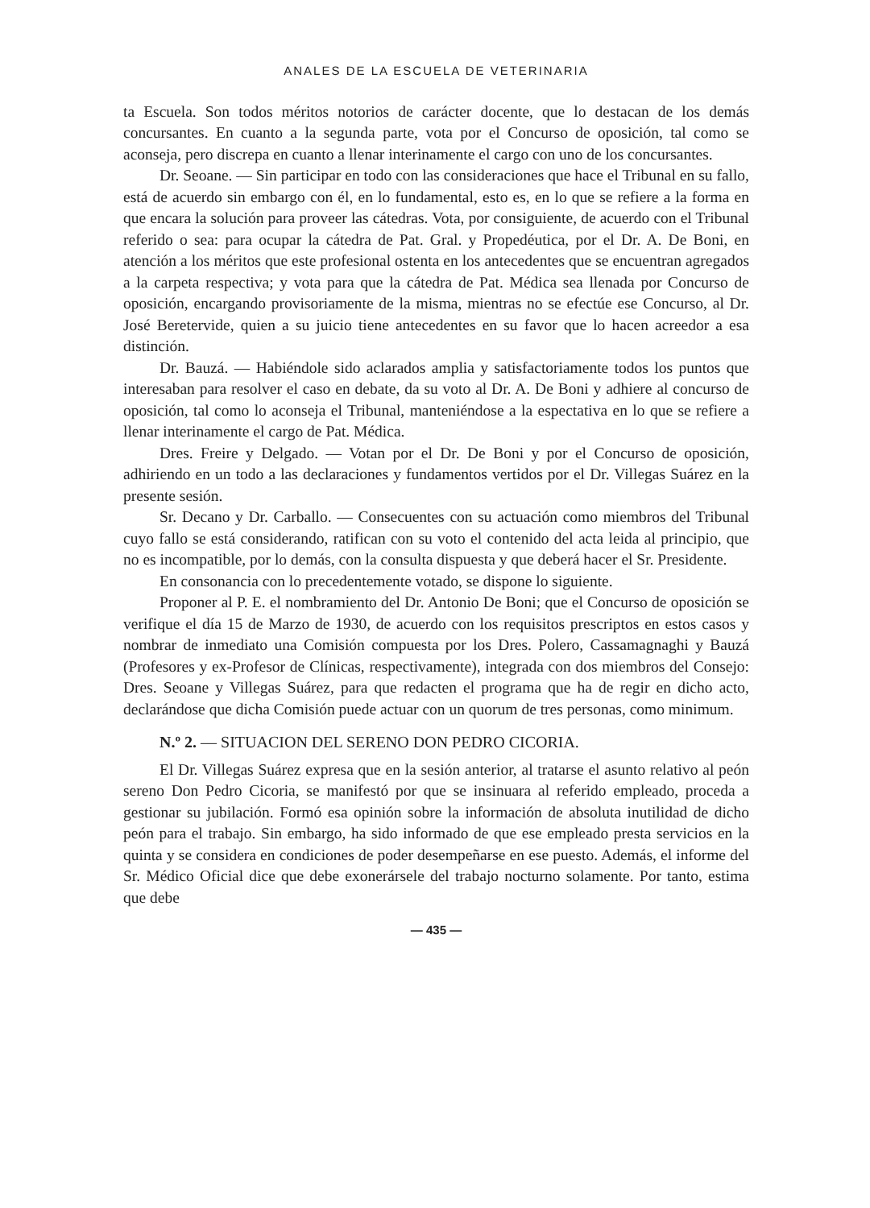ANALES DE LA ESCUELA DE VETERINARIA
ta Escuela. Son todos méritos notorios de carácter docente, que lo destacan de los demás concursantes. En cuanto a la segunda parte, vota por el Concurso de oposición, tal como se aconseja, pero discrepa en cuanto a llenar interinamente el cargo con uno de los concursantes.
Dr. Seoane. — Sin participar en todo con las consideraciones que hace el Tribunal en su fallo, está de acuerdo sin embargo con él, en lo fundamental, esto es, en lo que se refiere a la forma en que encara la solución para proveer las cátedras. Vota, por consiguiente, de acuerdo con el Tribunal referido o sea: para ocupar la cátedra de Pat. Gral. y Propedéutica, por el Dr. A. De Boni, en atención a los méritos que este profesional ostenta en los antecedentes que se encuentran agregados a la carpeta respectiva; y vota para que la cátedra de Pat. Médica sea llenada por Concurso de oposición, encargando provisoriamente de la misma, mientras no se efectúe ese Concurso, al Dr. José Beretervide, quien a su juicio tiene antecedentes en su favor que lo hacen acreedor a esa distinción.
Dr. Bauzá. — Habiéndole sido aclarados amplia y satisfactoriamente todos los puntos que interesaban para resolver el caso en debate, da su voto al Dr. A. De Boni y adhiere al concurso de oposición, tal como lo aconseja el Tribunal, manteniéndose a la espectativa en lo que se refiere a llenar interinamente el cargo de Pat. Médica.
Dres. Freire y Delgado. — Votan por el Dr. De Boni y por el Concurso de oposición, adhiriendo en un todo a las declaraciones y fundamentos vertidos por el Dr. Villegas Suárez en la presente sesión.
Sr. Decano y Dr. Carballo. — Consecuentes con su actuación como miembros del Tribunal cuyo fallo se está considerando, ratifican con su voto el contenido del acta leida al principio, que no es incompatible, por lo demás, con la consulta dispuesta y que deberá hacer el Sr. Presidente.
En consonancia con lo precedentemente votado, se dispone lo siguiente.
Proponer al P. E. el nombramiento del Dr. Antonio De Boni; que el Concurso de oposición se verifique el día 15 de Marzo de 1930, de acuerdo con los requisitos prescriptos en estos casos y nombrar de inmediato una Comisión compuesta por los Dres. Polero, Cassamagnaghi y Bauzá (Profesores y ex-Profesor de Clínicas, respectivamente), integrada con dos miembros del Consejo: Dres. Seoane y Villegas Suárez, para que redacten el programa que ha de regir en dicho acto, declarándose que dicha Comisión puede actuar con un quorum de tres personas, como minimum.
N.º 2. — SITUACION DEL SERENO DON PEDRO CICORIA.
El Dr. Villegas Suárez expresa que en la sesión anterior, al tratarse el asunto relativo al peón sereno Don Pedro Cicoria, se manifestó por que se insinuara al referido empleado, proceda a gestionar su jubilación. Formó esa opinión sobre la información de absoluta inutilidad de dicho peón para el trabajo. Sin embargo, ha sido informado de que ese empleado presta servicios en la quinta y se considera en condiciones de poder desempeñarse en ese puesto. Además, el informe del Sr. Médico Oficial dice que debe exonerársele del trabajo nocturno solamente. Por tanto, estima que debe
— 435 —